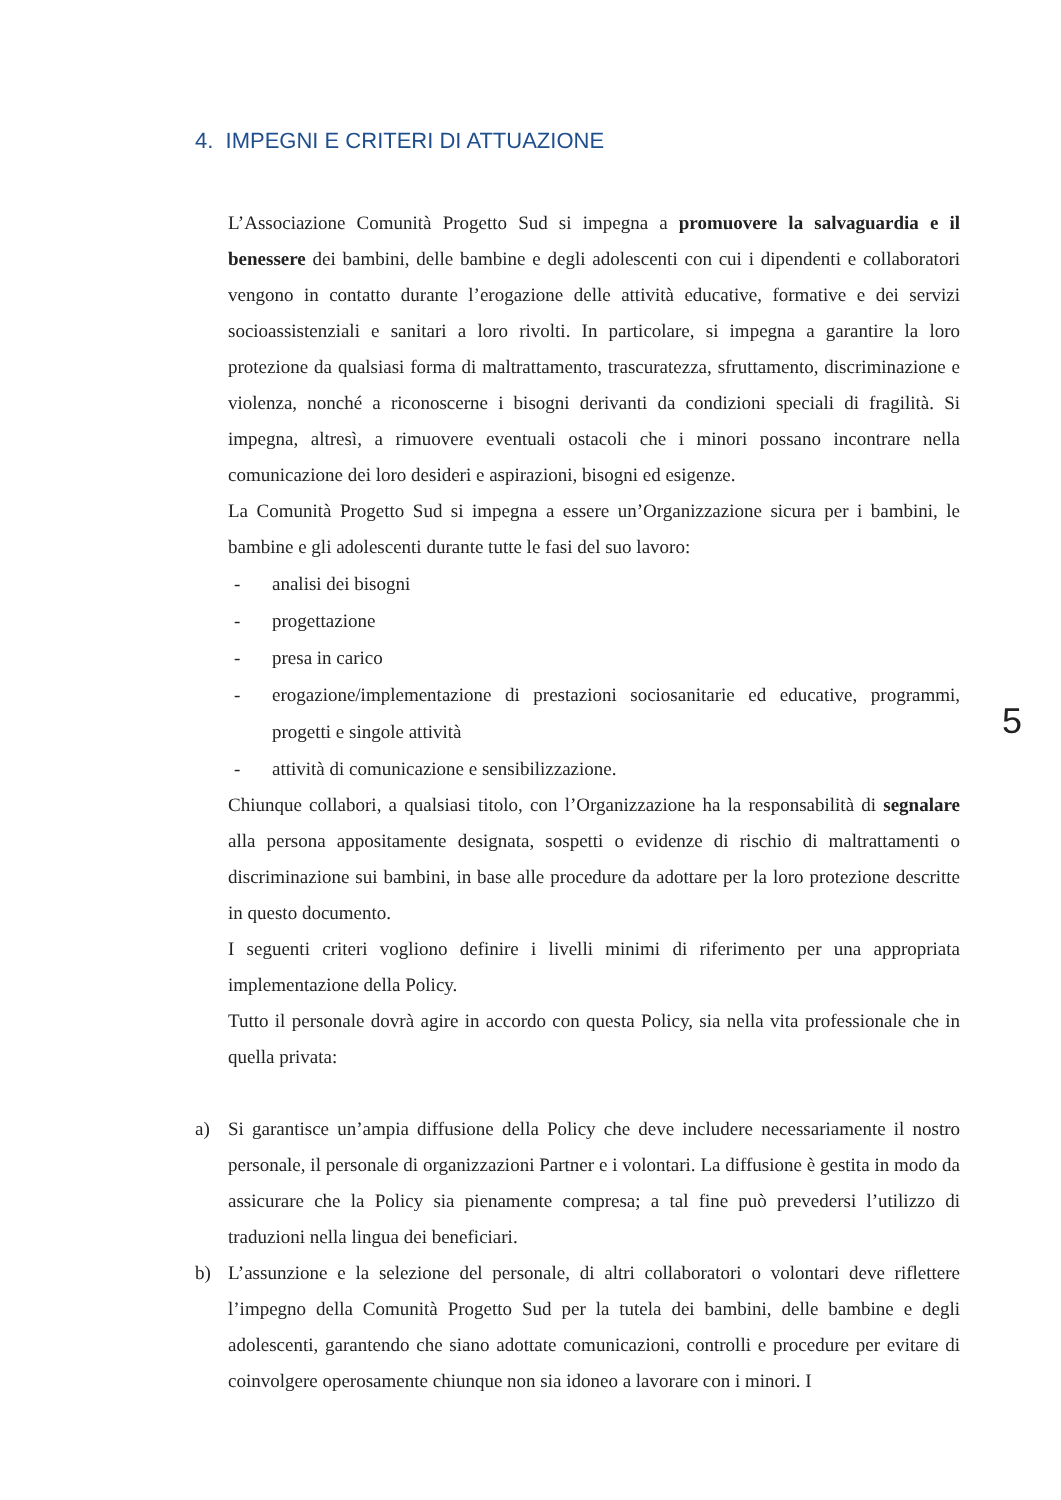4. IMPEGNI E CRITERI DI ATTUAZIONE
L’Associazione Comunità Progetto Sud si impegna a promuovere la salvaguardia e il benessere dei bambini, delle bambine e degli adolescenti con cui i dipendenti e collaboratori vengono in contatto durante l’erogazione delle attività educative, formative e dei servizi socioassistenziali e sanitari a loro rivolti. In particolare, si impegna a garantire la loro protezione da qualsiasi forma di maltrattamento, trascuratezza, sfruttamento, discriminazione e violenza, nonché a riconoscerne i bisogni derivanti da condizioni speciali di fragilità. Si impegna, altresì, a rimuovere eventuali ostacoli che i minori possano incontrare nella comunicazione dei loro desideri e aspirazioni, bisogni ed esigenze.
La Comunità Progetto Sud si impegna a essere un’Organizzazione sicura per i bambini, le bambine e gli adolescenti durante tutte le fasi del suo lavoro:
- analisi dei bisogni
- progettazione
- presa in carico
- erogazione/implementazione di prestazioni sociosanitarie ed educative, programmi, progetti e singole attività
- attività di comunicazione e sensibilizzazione.
Chiunque collabori, a qualsiasi titolo, con l’Organizzazione ha la responsabilità di segnalare alla persona appositamente designata, sospetti o evidenze di rischio di maltrattamenti o discriminazione sui bambini, in base alle procedure da adottare per la loro protezione descritte in questo documento.
I seguenti criteri vogliono definire i livelli minimi di riferimento per una appropriata implementazione della Policy.
Tutto il personale dovrà agire in accordo con questa Policy, sia nella vita professionale che in quella privata:
a) Si garantisce un’ampia diffusione della Policy che deve includere necessariamente il nostro personale, il personale di organizzazioni Partner e i volontari. La diffusione è gestita in modo da assicurare che la Policy sia pienamente compresa; a tal fine può prevedersi l’utilizzo di traduzioni nella lingua dei beneficiari.
b) L’assunzione e la selezione del personale, di altri collaboratori o volontari deve riflettere l’impegno della Comunità Progetto Sud per la tutela dei bambini, delle bambine e degli adolescenti, garantendo che siano adottate comunicazioni, controlli e procedure per evitare di coinvolgere operosamente chiunque non sia idoneo a lavorare con i minori. I
5